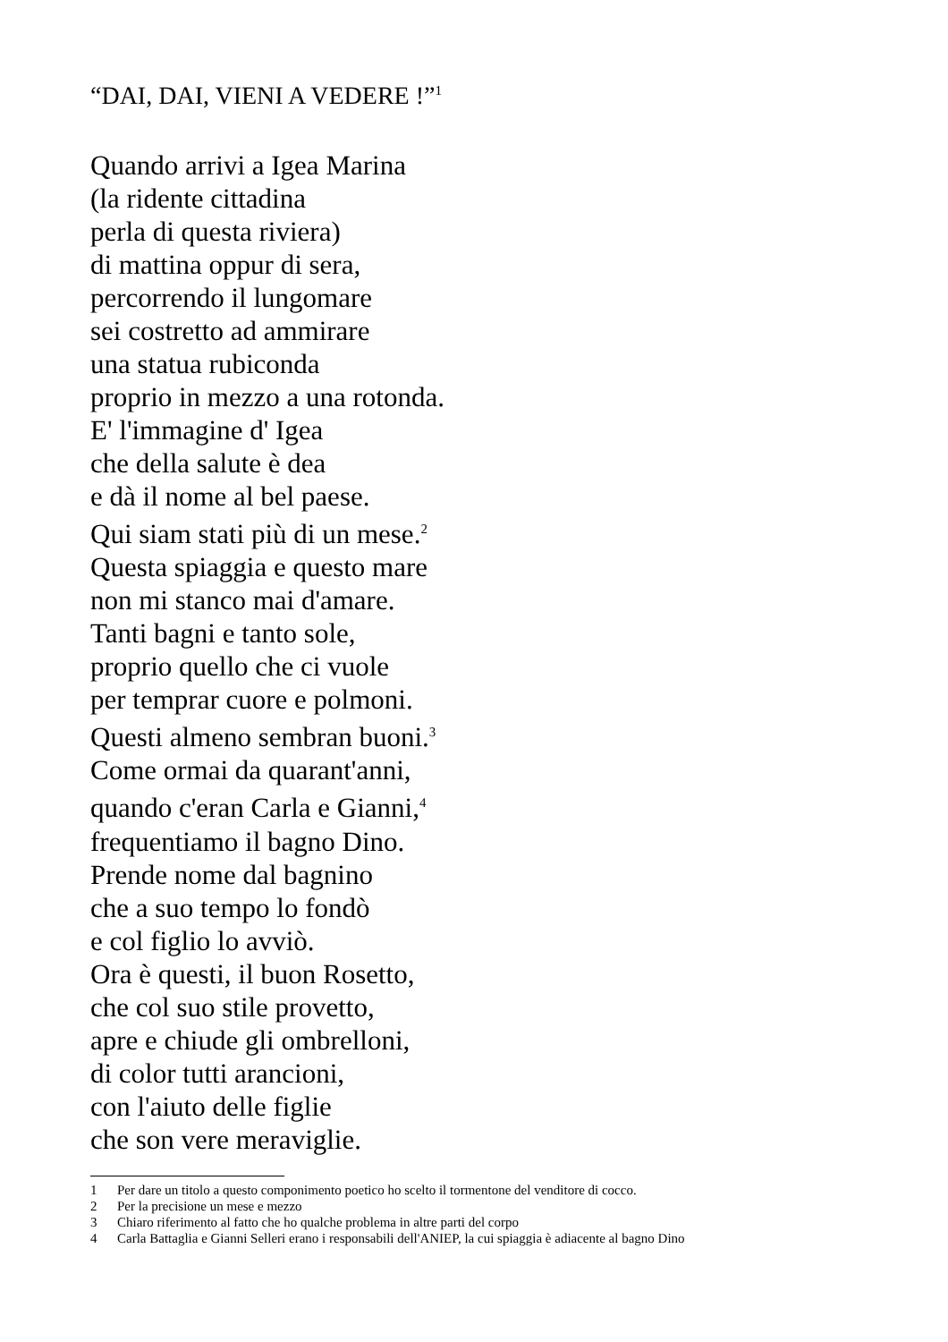“DAI, DAI, VIENI A VEDERE !”<sup>1</sup>
Quando arrivi a Igea Marina
(la ridente cittadina
perla di questa riviera)
di mattina oppur di sera,
percorrendo il lungomare
sei costretto ad ammirare
una statua rubiconda
proprio in mezzo a una rotonda.
E' l'immagine d' Igea
che della salute è dea
e dà il nome al bel paese.
Qui siam stati più di un mese.<sup>2</sup>
Questa spiaggia e questo mare
non mi stanco mai d'amare.
Tanti bagni e tanto sole,
proprio quello che ci vuole
per temprar cuore e polmoni.
Questi almeno sembran buoni.<sup>3</sup>
Come ormai da quarant'anni,
quando c'eran Carla e Gianni,<sup>4</sup>
frequentiamo il bagno Dino.
Prende nome dal bagnino
che a suo tempo lo fondò
e col figlio lo avviò.
Ora è questi, il buon Rosetto,
che col suo stile provetto,
apre e chiude gli ombrelloni,
di color tutti arancioni,
con l'aiuto delle figlie
che son vere meraviglie.
1 Per dare un titolo a questo componimento poetico ho scelto il tormentone del venditore di cocco.
2 Per la precisione un mese e mezzo
3 Chiaro riferimento al fatto che ho qualche problema in altre parti del corpo
4 Carla Battaglia e Gianni Selleri erano i responsabili dell'ANIEP, la cui spiaggia è adiacente al bagno Dino